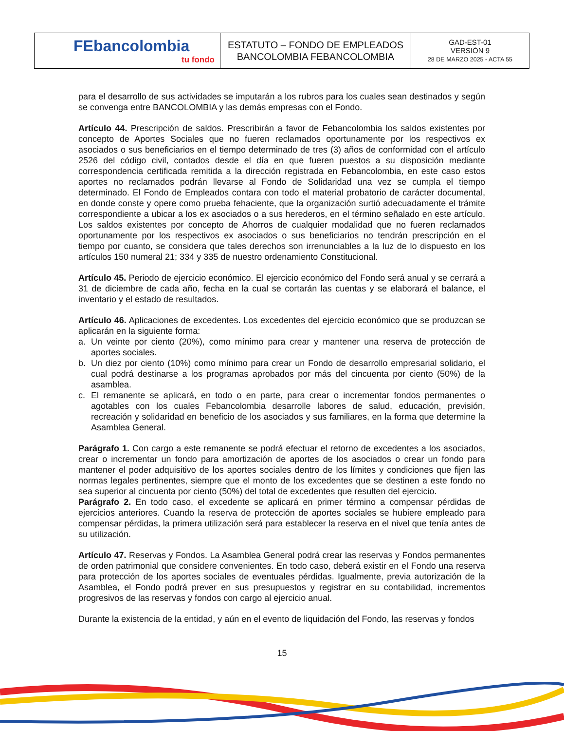| FEbancolombia tu fondo | ESTATUTO – FONDO DE EMPLEADOS BANCOLOMBIA FEBANCOLOMBIA | GAD-EST-01 VERSIÓN 9 28 DE MARZO 2025 - ACTA 55 |
para el desarrollo de sus actividades se imputarán a los rubros para los cuales sean destinados y según se convenga entre BANCOLOMBIA y las demás empresas con el Fondo.
Artículo 44. Prescripción de saldos. Prescribirán a favor de Febancolombia los saldos existentes por concepto de Aportes Sociales que no fueren reclamados oportunamente por los respectivos ex asociados o sus beneficiarios en el tiempo determinado de tres (3) años de conformidad con el artículo 2526 del código civil, contados desde el día en que fueren puestos a su disposición mediante correspondencia certificada remitida a la dirección registrada en Febancolombia, en este caso estos aportes no reclamados podrán llevarse al Fondo de Solidaridad una vez se cumpla el tiempo determinado. El Fondo de Empleados contara con todo el material probatorio de carácter documental, en donde conste y opere como prueba fehaciente, que la organización surtió adecuadamente el trámite correspondiente a ubicar a los ex asociados o a sus herederos, en el término señalado en este artículo. Los saldos existentes por concepto de Ahorros de cualquier modalidad que no fueren reclamados oportunamente por los respectivos ex asociados o sus beneficiarios no tendrán prescripción en el tiempo por cuanto, se considera que tales derechos son irrenunciables a la luz de lo dispuesto en los artículos 150 numeral 21; 334 y 335 de nuestro ordenamiento Constitucional.
Artículo 45. Periodo de ejercicio económico. El ejercicio económico del Fondo será anual y se cerrará a 31 de diciembre de cada año, fecha en la cual se cortarán las cuentas y se elaborará el balance, el inventario y el estado de resultados.
Artículo 46. Aplicaciones de excedentes. Los excedentes del ejercicio económico que se produzcan se aplicarán en la siguiente forma:
a. Un veinte por ciento (20%), como mínimo para crear y mantener una reserva de protección de aportes sociales.
b. Un diez por ciento (10%) como mínimo para crear un Fondo de desarrollo empresarial solidario, el cual podrá destinarse a los programas aprobados por más del cincuenta por ciento (50%) de la asamblea.
c. El remanente se aplicará, en todo o en parte, para crear o incrementar fondos permanentes o agotables con los cuales Febancolombia desarrolle labores de salud, educación, previsión, recreación y solidaridad en beneficio de los asociados y sus familiares, en la forma que determine la Asamblea General.
Parágrafo 1. Con cargo a este remanente se podrá efectuar el retorno de excedentes a los asociados, crear o incrementar un fondo para amortización de aportes de los asociados o crear un fondo para mantener el poder adquisitivo de los aportes sociales dentro de los límites y condiciones que fijen las normas legales pertinentes, siempre que el monto de los excedentes que se destinen a este fondo no sea superior al cincuenta por ciento (50%) del total de excedentes que resulten del ejercicio.
Parágrafo 2. En todo caso, el excedente se aplicará en primer término a compensar pérdidas de ejercicios anteriores. Cuando la reserva de protección de aportes sociales se hubiere empleado para compensar pérdidas, la primera utilización será para establecer la reserva en el nivel que tenía antes de su utilización.
Artículo 47. Reservas y Fondos. La Asamblea General podrá crear las reservas y Fondos permanentes de orden patrimonial que considere convenientes. En todo caso, deberá existir en el Fondo una reserva para protección de los aportes sociales de eventuales pérdidas. Igualmente, previa autorización de la Asamblea, el Fondo podrá prever en sus presupuestos y registrar en su contabilidad, incrementos progresivos de las reservas y fondos con cargo al ejercicio anual.
Durante la existencia de la entidad, y aún en el evento de liquidación del Fondo, las reservas y fondos
15